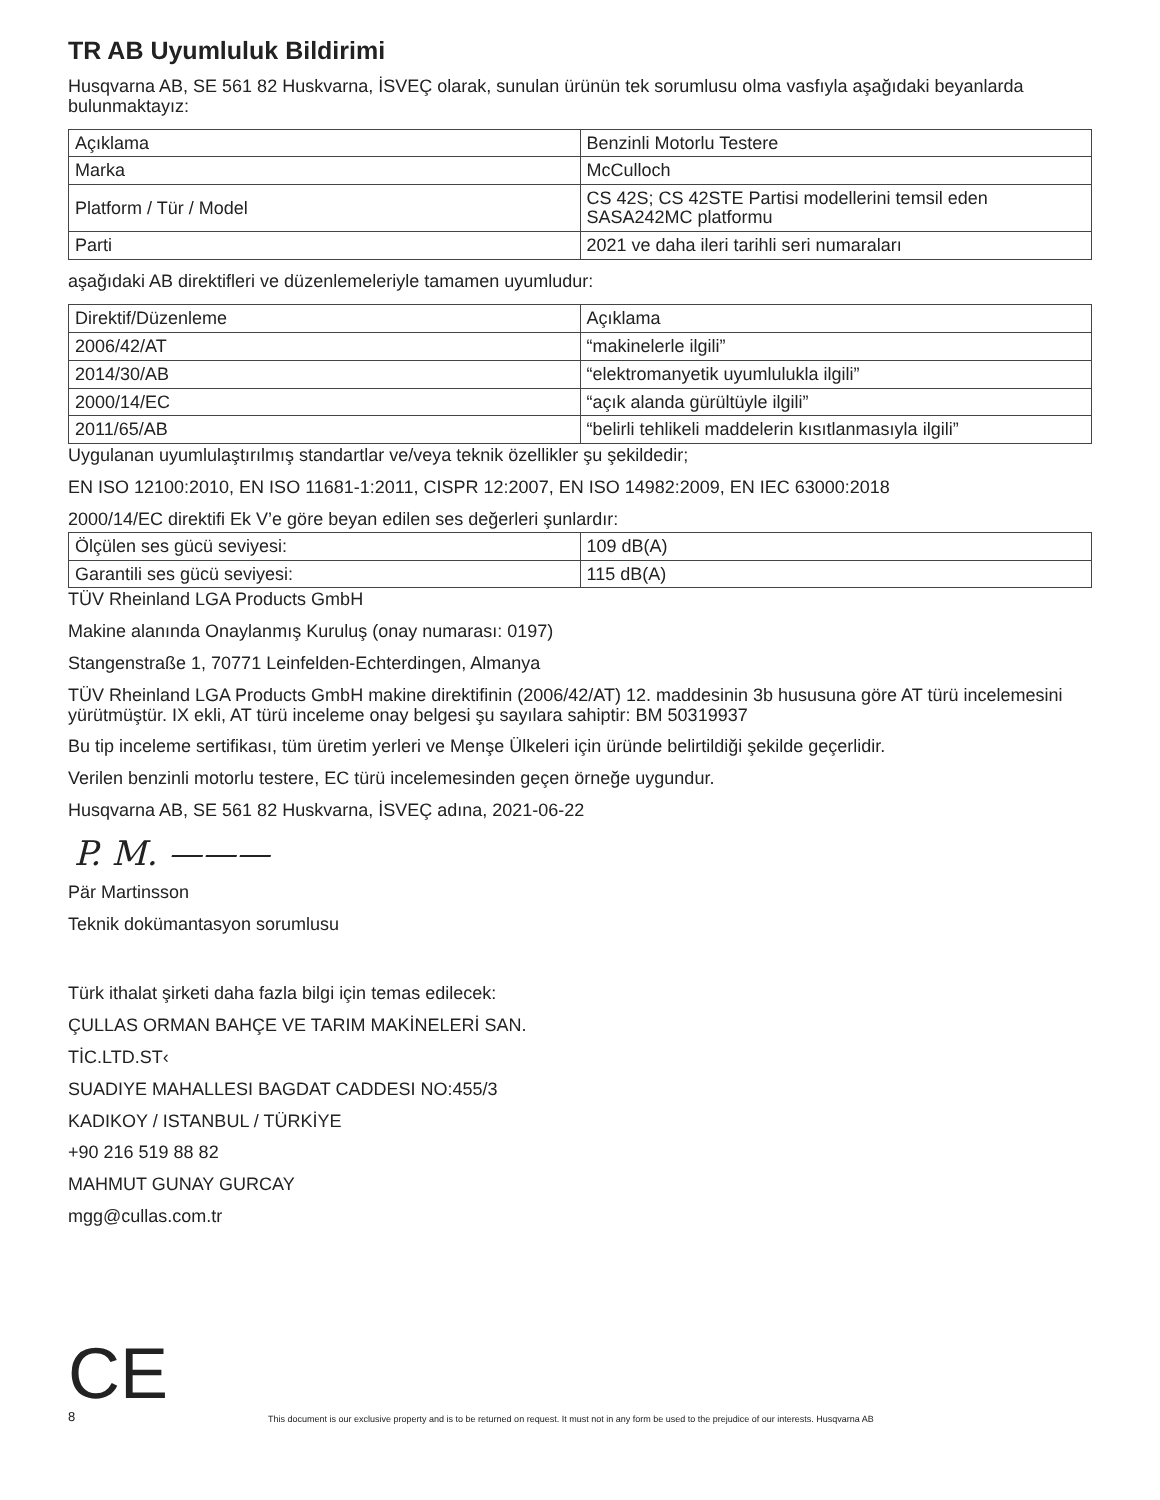TR AB Uyumluluk Bildirimi
Husqvarna AB, SE 561 82 Huskvarna, İSVEÇ olarak, sunulan ürünün tek sorumlusu olma vasfıyla aşağıdaki beyanlarda bulunmaktayız:
| Açıklama | Benzinli Motorlu Testere |
| Marka | McCulloch |
| Platform / Tür / Model | CS 42S; CS 42STE Partisi modellerini temsil eden SASA242MC platformu |
| Parti | 2021 ve daha ileri tarihli seri numaraları |
aşağıdaki AB direktifleri ve düzenlemeleriyle tamamen uyumludur:
| Direktif/Düzenleme | Açıklama |
| 2006/42/AT | “makinelerle ilgili” |
| 2014/30/AB | “elektromanyetik uyumlulukla ilgili” |
| 2000/14/EC | “açık alanda gürültüyle ilgili” |
| 2011/65/AB | “belirli tehlikeli maddelerin kısıtlanmasıyla ilgili” |
Uygulanan uyumlulaştırılmış standartlar ve/veya teknik özellikler şu şekildedir;
EN ISO 12100:2010, EN ISO 11681-1:2011, CISPR 12:2007, EN ISO 14982:2009, EN IEC 63000:2018
2000/14/EC direktifi Ek V’e göre beyan edilen ses değerleri şunlardır:
| Ölçülen ses gücü seviyesi: | 109 dB(A) |
| Garantili ses gücü seviyesi: | 115 dB(A) |
TÜV Rheinland LGA Products GmbH
Makine alanında Onaylanmış Kuruluş (onay numarası: 0197)
Stangenstraße 1, 70771 Leinfelden-Echterdingen, Almanya
TÜV Rheinland LGA Products GmbH makine direktifinin (2006/42/AT) 12. maddesinin 3b hususuna göre AT türü incelemesini yürütmüştür. IX ekli, AT türü inceleme onay belgesi şu sayılara sahiptir: BM 50319937
Bu tip inceleme sertifikası, tüm üretim yerleri ve Menşe Ülkeleri için üründe belirtildiği şekilde geçerlidir.
Verilen benzinli motorlu testere, EC türü incelemesinden geçen örneğe uygundur.
Husqvarna AB, SE 561 82 Huskvarna, İSVEÇ adına, 2021-06-22
P. M. ———
Pär Martinsson
Teknik dokümantasyon sorumlusu
Türk ithalat şirketi daha fazla bilgi için temas edilecek:
ÇULLAS ORMAN BAHÇE VE TARIM MAKİNELERİ SAN.
TİC.LTD.ST‹
SUADIYE MAHALLESI BAGDAT CADDESI NO:455/3
KADIKOY / ISTANBUL / TÜRKİYE
+90 216 519 88 82
MAHMUT GUNAY GURCAY
mgg@cullas.com.tr
CE
8 This document is our exclusive property and is to be returned on request. It must not in any form be used to the prejudice of our interests. Husqvarna AB